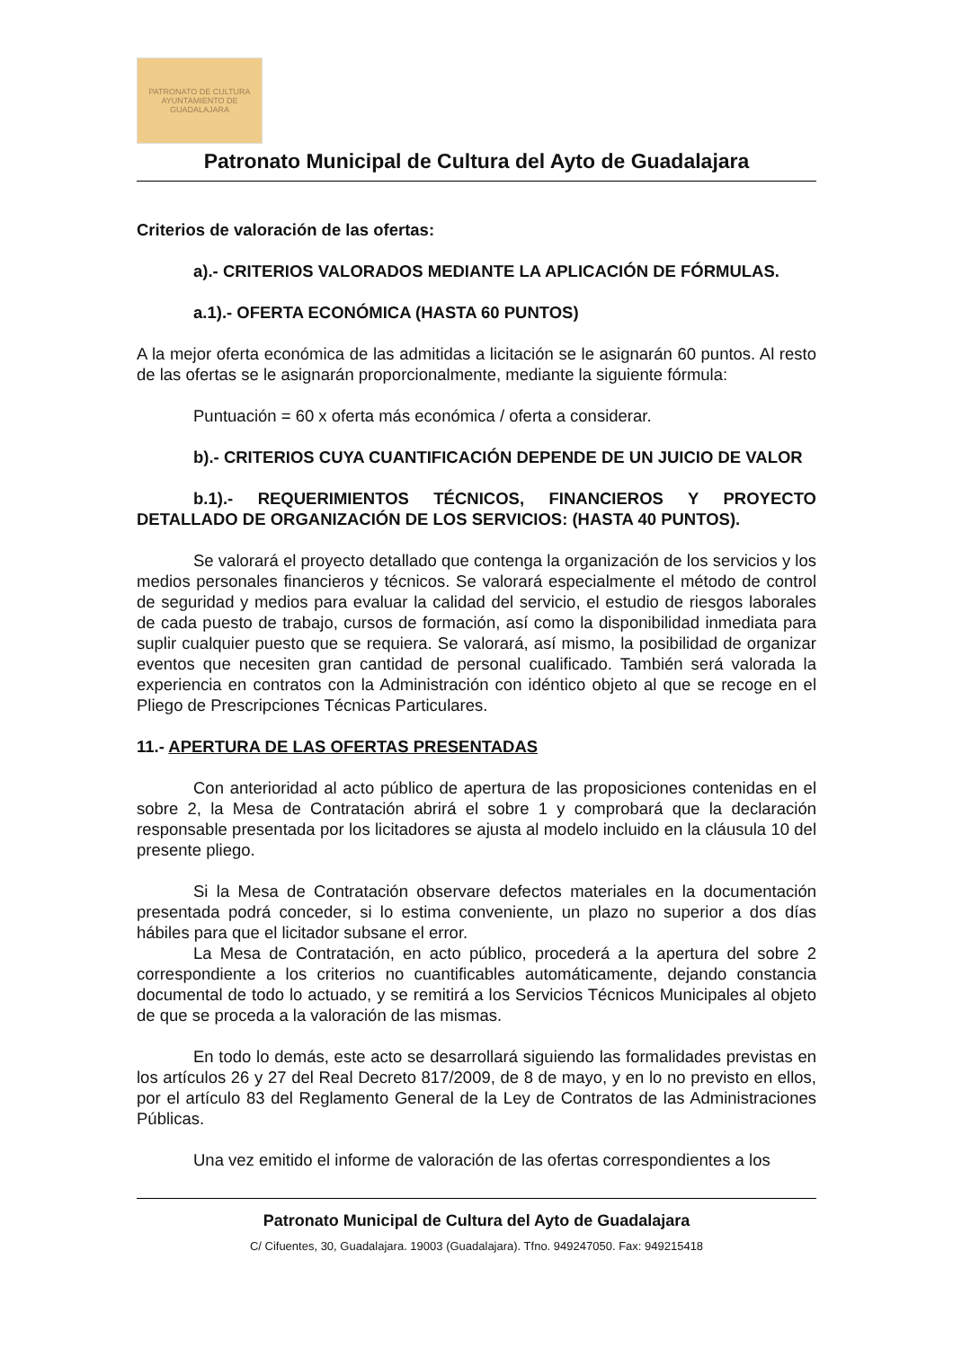PATRONATO DE CULTURA
AYUNTAMIENTO DE GUADALAJARA
Patronato Municipal de Cultura del Ayto de Guadalajara
Criterios de valoración de las ofertas:
a).- CRITERIOS VALORADOS MEDIANTE LA APLICACIÓN DE FÓRMULAS.
a.1).- OFERTA ECONÓMICA (HASTA 60 PUNTOS)
A la mejor oferta económica de las admitidas a licitación se le asignarán 60 puntos. Al resto de las ofertas se le asignarán proporcionalmente, mediante la siguiente fórmula:
Puntuación = 60 x oferta más económica / oferta a considerar.
b).- CRITERIOS CUYA CUANTIFICACIÓN DEPENDE DE UN JUICIO DE VALOR
b.1).- REQUERIMIENTOS TÉCNICOS, FINANCIEROS Y PROYECTO DETALLADO DE ORGANIZACIÓN DE LOS SERVICIOS: (HASTA 40 PUNTOS).
Se valorará el proyecto detallado que contenga la organización de los servicios y los medios personales financieros y técnicos. Se valorará especialmente el método de control de seguridad y medios para evaluar la calidad del servicio, el estudio de riesgos laborales de cada puesto de trabajo, cursos de formación, así como la disponibilidad inmediata para suplir cualquier puesto que se requiera. Se valorará, así mismo, la posibilidad de organizar eventos que necesiten gran cantidad de personal cualificado. También será valorada la experiencia en contratos con la Administración con idéntico objeto al que se recoge en el Pliego de Prescripciones Técnicas Particulares.
11.- APERTURA DE LAS OFERTAS PRESENTADAS
Con anterioridad al acto público de apertura de las proposiciones contenidas en el sobre 2, la Mesa de Contratación abrirá el sobre 1 y comprobará que la declaración responsable presentada por los licitadores se ajusta al modelo incluido en la cláusula 10 del presente pliego.
Si la Mesa de Contratación observare defectos materiales en la documentación presentada podrá conceder, si lo estima conveniente, un plazo no superior a dos días hábiles para que el licitador subsane el error.
La Mesa de Contratación, en acto público, procederá a la apertura del sobre 2 correspondiente a los criterios no cuantificables automáticamente, dejando constancia documental de todo lo actuado, y se remitirá a los Servicios Técnicos Municipales al objeto de que se proceda a la valoración de las mismas.
En todo lo demás, este acto se desarrollará siguiendo las formalidades previstas en los artículos 26 y 27 del Real Decreto 817/2009, de 8 de mayo, y en lo no previsto en ellos, por el artículo 83 del Reglamento General de la Ley de Contratos de las Administraciones Públicas.
Una vez emitido el informe de valoración de las ofertas correspondientes a los
Patronato Municipal de Cultura del Ayto de Guadalajara
C/ Cifuentes, 30, Guadalajara. 19003 (Guadalajara). Tfno. 949247050. Fax: 949215418